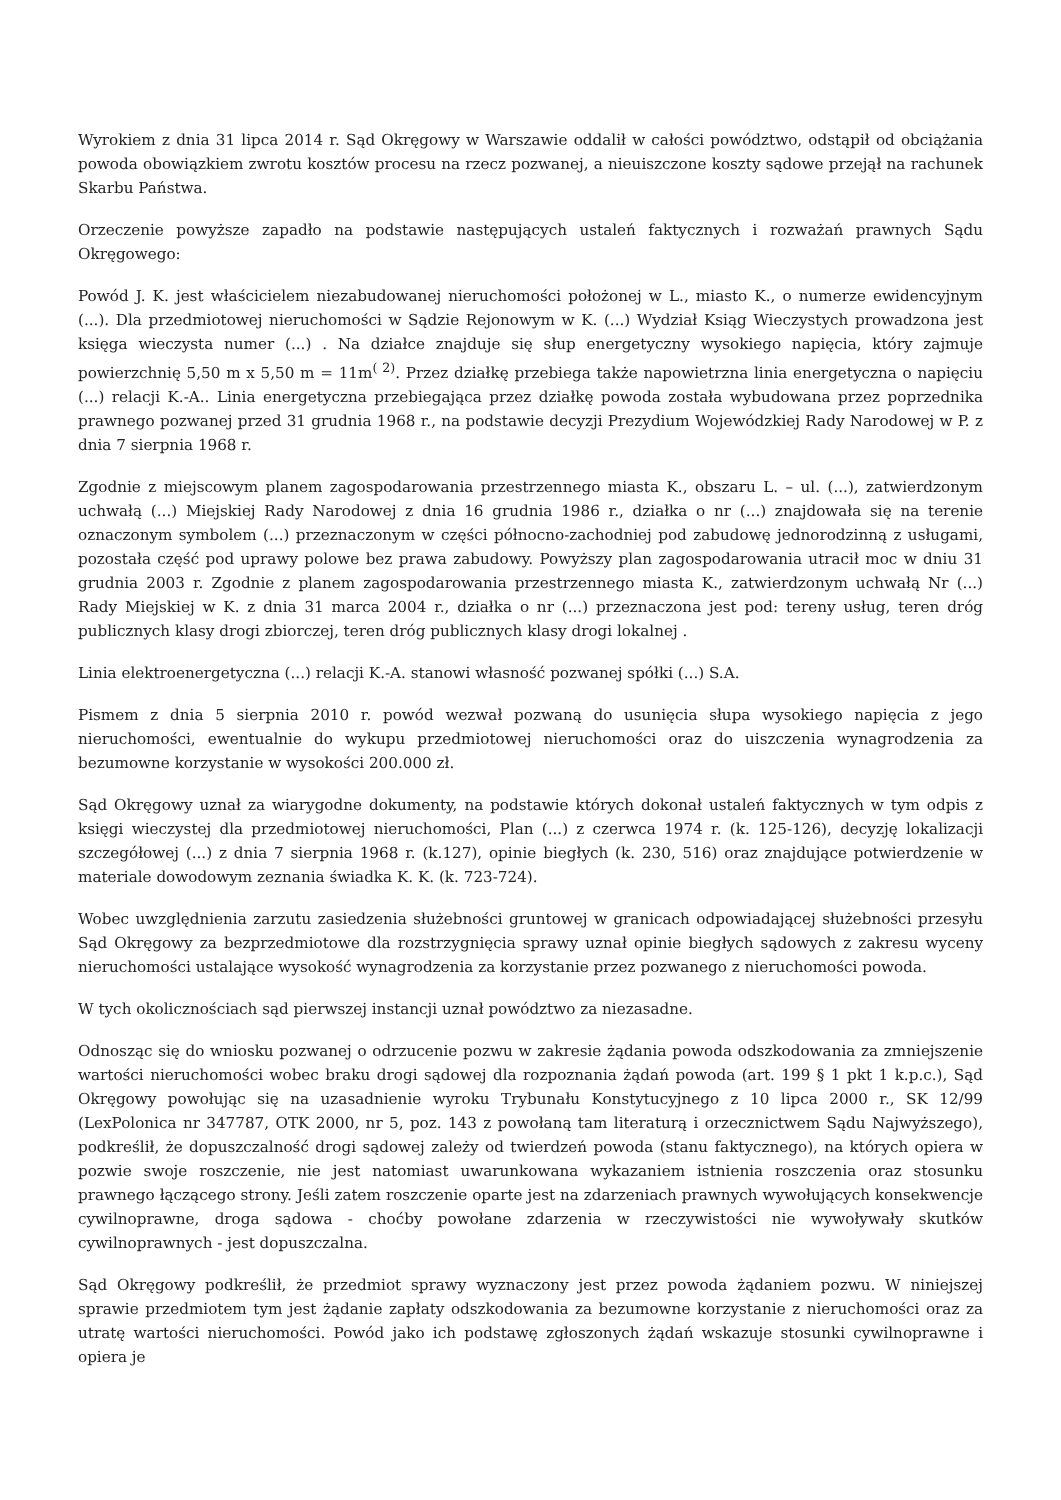Wyrokiem z dnia 31 lipca 2014 r. Sąd Okręgowy w Warszawie oddalił w całości powództwo, odstąpił od obciążania powoda obowiązkiem zwrotu kosztów procesu na rzecz pozwanej, a nieuiszczone koszty sądowe przejął na rachunek Skarbu Państwa.
Orzeczenie powyższe zapadło na podstawie następujących ustaleń faktycznych i rozważań prawnych Sądu Okręgowego:
Powód J. K. jest właścicielem niezabudowanej nieruchomości położonej w L., miasto K., o numerze ewidencyjnym (...). Dla przedmiotowej nieruchomości w Sądzie Rejonowym w K. (...) Wydział Ksiąg Wieczystych prowadzona jest księga wieczysta numer (...) . Na działce znajduje się słup energetyczny wysokiego napięcia, który zajmuje powierzchnię 5,50 m x 5,50 m = 11m<sup>( 2)</sup>. Przez działkę przebiega także napowietrzna linia energetyczna o napięciu (...) relacji K.-A.. Linia energetyczna przebiegająca przez działkę powoda została wybudowana przez poprzednika prawnego pozwanej przed 31 grudnia 1968 r., na podstawie decyzji Prezydium Wojewódzkiej Rady Narodowej w P. z dnia 7 sierpnia 1968 r.
Zgodnie z miejscowym planem zagospodarowania przestrzennego miasta K., obszaru L. – ul. (...), zatwierdzonym uchwałą (...) Miejskiej Rady Narodowej z dnia 16 grudnia 1986 r., działka o nr (...) znajdowała się na terenie oznaczonym symbolem (...) przeznaczonym w części północno-zachodniej pod zabudowę jednorodzinną z usługami, pozostała część pod uprawy polowe bez prawa zabudowy. Powyższy plan zagospodarowania utracił moc w dniu 31 grudnia 2003 r. Zgodnie z planem zagospodarowania przestrzennego miasta K., zatwierdzonym uchwałą Nr (...) Rady Miejskiej w K. z dnia 31 marca 2004 r., działka o nr (...) przeznaczona jest pod: tereny usług, teren dróg publicznych klasy drogi zbiorczej, teren dróg publicznych klasy drogi lokalnej .
Linia elektroenergetyczna (...) relacji K.-A. stanowi własność pozwanej spółki (...) S.A.
Pismem z dnia 5 sierpnia 2010 r. powód wezwał pozwaną do usunięcia słupa wysokiego napięcia z jego nieruchomości, ewentualnie do wykupu przedmiotowej nieruchomości oraz do uiszczenia wynagrodzenia za bezumowne korzystanie w wysokości 200.000 zł.
Sąd Okręgowy uznał za wiarygodne dokumenty, na podstawie których dokonał ustaleń faktycznych w tym odpis z księgi wieczystej dla przedmiotowej nieruchomości, Plan (...) z czerwca 1974 r. (k. 125-126), decyzję lokalizacji szczegółowej (...) z dnia 7 sierpnia 1968 r. (k.127), opinie biegłych (k. 230, 516) oraz znajdujące potwierdzenie w materiale dowodowym zeznania świadka K. K. (k. 723-724).
Wobec uwzględnienia zarzutu zasiedzenia służebności gruntowej w granicach odpowiadającej służebności przesyłu Sąd Okręgowy za bezprzedmiotowe dla rozstrzygnięcia sprawy uznał opinie biegłych sądowych z zakresu wyceny nieruchomości ustalające wysokość wynagrodzenia za korzystanie przez pozwanego z nieruchomości powoda.
W tych okolicznościach sąd pierwszej instancji uznał powództwo za niezasadne.
Odnosząc się do wniosku pozwanej o odrzucenie pozwu w zakresie żądania powoda odszkodowania za zmniejszenie wartości nieruchomości wobec braku drogi sądowej dla rozpoznania żądań powoda (art. 199 § 1 pkt 1 k.p.c.), Sąd Okręgowy powołując się na uzasadnienie wyroku Trybunału Konstytucyjnego z 10 lipca 2000 r., SK 12/99 (LexPolonica nr 347787, OTK 2000, nr 5, poz. 143 z powołaną tam literaturą i orzecznictwem Sądu Najwyższego), podkreślił, że dopuszczalność drogi sądowej zależy od twierdzeń powoda (stanu faktycznego), na których opiera w pozwie swoje roszczenie, nie jest natomiast uwarunkowana wykazaniem istnienia roszczenia oraz stosunku prawnego łączącego strony. Jeśli zatem roszczenie oparte jest na zdarzeniach prawnych wywołujących konsekwencje cywilnoprawne, droga sądowa - choćby powołane zdarzenia w rzeczywistości nie wywoływały skutków cywilnoprawnych - jest dopuszczalna.
Sąd Okręgowy podkreślił, że przedmiot sprawy wyznaczony jest przez powoda żądaniem pozwu. W niniejszej sprawie przedmiotem tym jest żądanie zapłaty odszkodowania za bezumowne korzystanie z nieruchomości oraz za utratę wartości nieruchomości. Powód jako ich podstawę zgłoszonych żądań wskazuje stosunki cywilnoprawne i opiera je